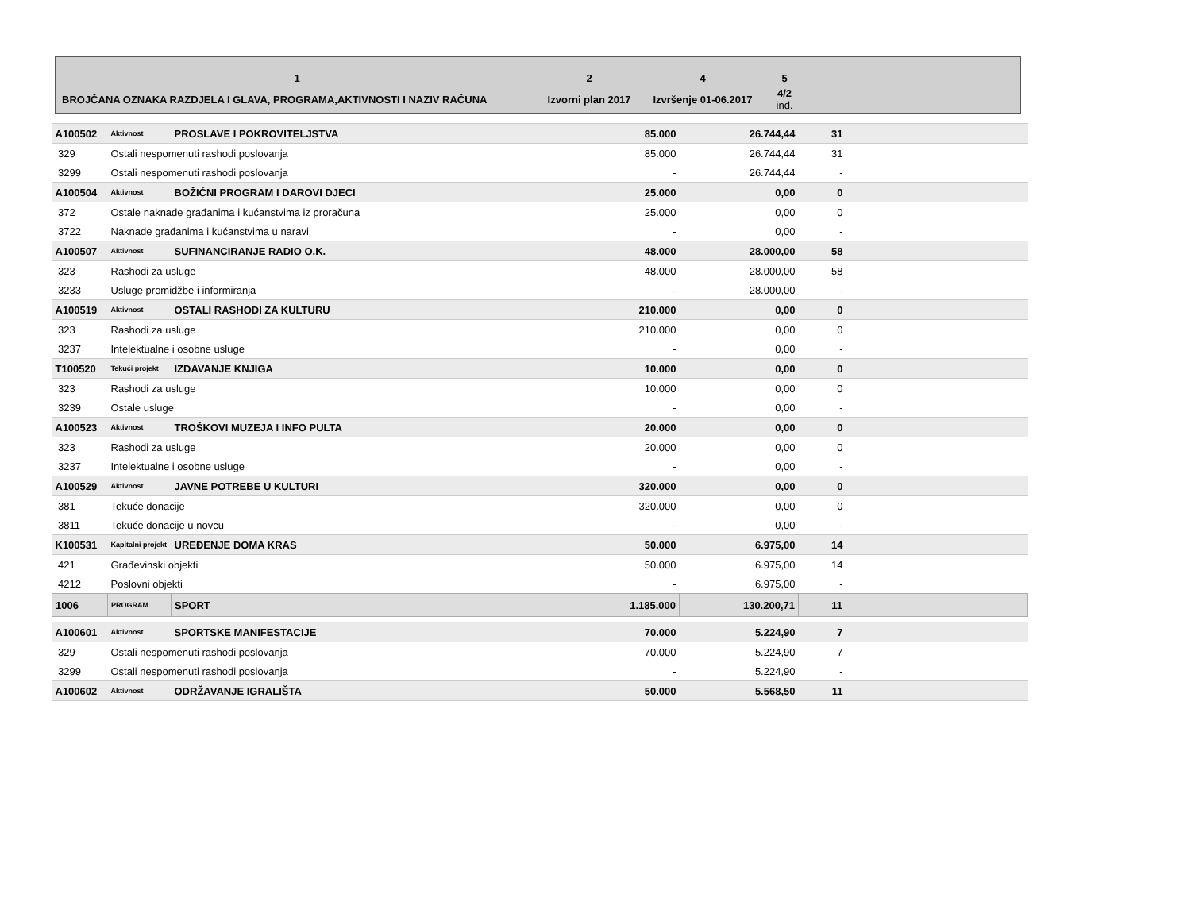| 1 | 2 | 4 | 5 | |
| BROJČANA OZNAKA RAZDJELA I GLAVA, PROGRAMA,AKTIVNOSTI I NAZIV RAČUNA | Izvorni plan 2017 | Izvršenje 01-06.2017 | 4/2 ind. | |
| A100502 | Aktivnost | PROSLAVE I POKROVITELJSTVA | 85.000 | 26.744,44 | 31 | |
| 329 | Ostali nespomenuti rashodi poslovanja | | 85.000 | 26.744,44 | 31 | |
| 3299 | Ostali nespomenuti rashodi poslovanja | | - | 26.744,44 | - | |
| A100504 | Aktivnost | BOŽIĆNI PROGRAM I DAROVI DJECI | 25.000 | 0,00 | 0 | |
| 372 | Ostale naknade građanima i kućanstvima iz proračuna | | 25.000 | 0,00 | 0 | |
| 3722 | Naknade građanima i kućanstvima u naravi | | - | 0,00 | - | |
| A100507 | Aktivnost | SUFINANCIRANJE RADIO O.K. | 48.000 | 28.000,00 | 58 | |
| 323 | Rashodi za usluge | | 48.000 | 28.000,00 | 58 | |
| 3233 | Usluge promidžbe i informiranja | | - | 28.000,00 | - | |
| A100519 | Aktivnost | OSTALI RASHODI ZA KULTURU | 210.000 | 0,00 | 0 | |
| 323 | Rashodi za usluge | | 210.000 | 0,00 | 0 | |
| 3237 | Intelektualne i osobne usluge | | - | 0,00 | - | |
| T100520 | Tekući projekt | IZDAVANJE KNJIGA | 10.000 | 0,00 | 0 | |
| 323 | Rashodi za usluge | | 10.000 | 0,00 | 0 | |
| 3239 | Ostale usluge | | - | 0,00 | - | |
| A100523 | Aktivnost | TROŠKOVI MUZEJA I INFO PULTA | 20.000 | 0,00 | 0 | |
| 323 | Rashodi za usluge | | 20.000 | 0,00 | 0 | |
| 3237 | Intelektualne i osobne usluge | | - | 0,00 | - | |
| A100529 | Aktivnost | JAVNE POTREBE U KULTURI | 320.000 | 0,00 | 0 | |
| 381 | Tekuće donacije | | 320.000 | 0,00 | 0 | |
| 3811 | Tekuće donacije u novcu | | - | 0,00 | - | |
| K100531 | Kapitalni projekt | UREĐENJE DOMA KRAS | 50.000 | 6.975,00 | 14 | |
| 421 | Građevinski objekti | | 50.000 | 6.975,00 | 14 | |
| 4212 | Poslovni objekti | | - | 6.975,00 | - | |
| 1006 | PROGRAM | SPORT | 1.185.000 | 130.200,71 | 11 | |
| A100601 | Aktivnost | SPORTSKE MANIFESTACIJE | 70.000 | 5.224,90 | 7 | |
| 329 | Ostali nespomenuti rashodi poslovanja | | 70.000 | 5.224,90 | 7 | |
| 3299 | Ostali nespomenuti rashodi poslovanja | | - | 5.224,90 | - | |
| A100602 | Aktivnost | ODRŽAVANJE IGRALIŠTA | 50.000 | 5.568,50 | 11 | |